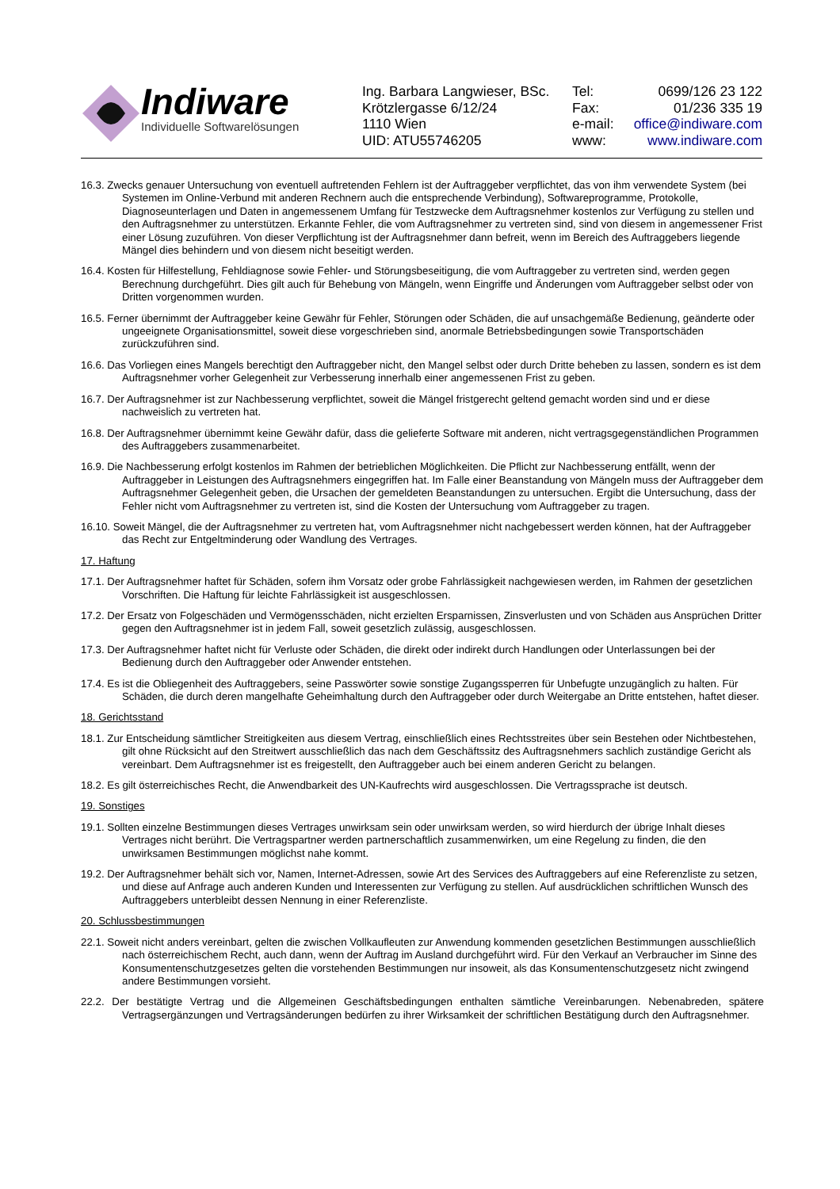Indiware
Individuelle Softwarelösungen
Ing. Barbara Langwieser, BSc.
Krötzlergasse 6/12/24
1110 Wien
UID: ATU55746205
| Tel: | 0699/126 23 122 |
| Fax: | 01/236 335 19 |
| e-mail: | office@indiware.com |
| www: | www.indiware.com |
16.3. Zwecks genauer Untersuchung von eventuell auftretenden Fehlern ist der Auftraggeber verpflichtet, das von ihm verwendete System (bei Systemen im Online-Verbund mit anderen Rechnern auch die entsprechende Verbindung), Softwareprogramme, Protokolle, Diagnoseunterlagen und Daten in angemessenem Umfang für Testzwecke dem Auftragsnehmer kostenlos zur Verfügung zu stellen und den Auftragsnehmer zu unterstützen. Erkannte Fehler, die vom Auftragsnehmer zu vertreten sind, sind von diesem in angemessener Frist einer Lösung zuzuführen. Von dieser Verpflichtung ist der Auftragsnehmer dann befreit, wenn im Bereich des Auftraggebers liegende Mängel dies behindern und von diesem nicht beseitigt werden.
16.4. Kosten für Hilfestellung, Fehldiagnose sowie Fehler- und Störungsbeseitigung, die vom Auftraggeber zu vertreten sind, werden gegen Berechnung durchgeführt. Dies gilt auch für Behebung von Mängeln, wenn Eingriffe und Änderungen vom Auftraggeber selbst oder von Dritten vorgenommen wurden.
16.5. Ferner übernimmt der Auftraggeber keine Gewähr für Fehler, Störungen oder Schäden, die auf unsachgemäße Bedienung, geänderte oder ungeeignete Organisationsmittel, soweit diese vorgeschrieben sind, anormale Betriebsbedingungen sowie Transportschäden zurückzuführen sind.
16.6. Das Vorliegen eines Mangels berechtigt den Auftraggeber nicht, den Mangel selbst oder durch Dritte beheben zu lassen, sondern es ist dem Auftragsnehmer vorher Gelegenheit zur Verbesserung innerhalb einer angemessenen Frist zu geben.
16.7. Der Auftragsnehmer ist zur Nachbesserung verpflichtet, soweit die Mängel fristgerecht geltend gemacht worden sind und er diese nachweislich zu vertreten hat.
16.8. Der Auftragsnehmer übernimmt keine Gewähr dafür, dass die gelieferte Software mit anderen, nicht vertragsgegenständlichen Programmen des Auftraggebers zusammenarbeitet.
16.9. Die Nachbesserung erfolgt kostenlos im Rahmen der betrieblichen Möglichkeiten. Die Pflicht zur Nachbesserung entfällt, wenn der Auftraggeber in Leistungen des Auftragsnehmers eingegriffen hat. Im Falle einer Beanstandung von Mängeln muss der Auftraggeber dem Auftragsnehmer Gelegenheit geben, die Ursachen der gemeldeten Beanstandungen zu untersuchen. Ergibt die Untersuchung, dass der Fehler nicht vom Auftragsnehmer zu vertreten ist, sind die Kosten der Untersuchung vom Auftraggeber zu tragen.
16.10. Soweit Mängel, die der Auftragsnehmer zu vertreten hat, vom Auftragsnehmer nicht nachgebessert werden können, hat der Auftraggeber das Recht zur Entgeltminderung oder Wandlung des Vertrages.
17. Haftung
17.1. Der Auftragsnehmer haftet für Schäden, sofern ihm Vorsatz oder grobe Fahrlässigkeit nachgewiesen werden, im Rahmen der gesetzlichen Vorschriften. Die Haftung für leichte Fahrlässigkeit ist ausgeschlossen.
17.2. Der Ersatz von Folgeschäden und Vermögensschäden, nicht erzielten Ersparnissen, Zinsverlusten und von Schäden aus Ansprüchen Dritter gegen den Auftragsnehmer ist in jedem Fall, soweit gesetzlich zulässig, ausgeschlossen.
17.3. Der Auftragsnehmer haftet nicht für Verluste oder Schäden, die direkt oder indirekt durch Handlungen oder Unterlassungen bei der Bedienung durch den Auftraggeber oder Anwender entstehen.
17.4. Es ist die Obliegenheit des Auftraggebers, seine Passwörter sowie sonstige Zugangssperren für Unbefugte unzugänglich zu halten. Für Schäden, die durch deren mangelhafte Geheimhaltung durch den Auftraggeber oder durch Weitergabe an Dritte entstehen, haftet dieser.
18. Gerichtsstand
18.1. Zur Entscheidung sämtlicher Streitigkeiten aus diesem Vertrag, einschließlich eines Rechtsstreites über sein Bestehen oder Nichtbestehen, gilt ohne Rücksicht auf den Streitwert ausschließlich das nach dem Geschäftssitz des Auftragsnehmers sachlich zuständige Gericht als vereinbart. Dem Auftragsnehmer ist es freigestellt, den Auftraggeber auch bei einem anderen Gericht zu belangen.
18.2. Es gilt österreichisches Recht, die Anwendbarkeit des UN-Kaufrechts wird ausgeschlossen. Die Vertragssprache ist deutsch.
19. Sonstiges
19.1. Sollten einzelne Bestimmungen dieses Vertrages unwirksam sein oder unwirksam werden, so wird hierdurch der übrige Inhalt dieses Vertrages nicht berührt. Die Vertragspartner werden partnerschaftlich zusammenwirken, um eine Regelung zu finden, die den unwirksamen Bestimmungen möglichst nahe kommt.
19.2. Der Auftragsnehmer behält sich vor, Namen, Internet-Adressen, sowie Art des Services des Auftraggebers auf eine Referenzliste zu setzen, und diese auf Anfrage auch anderen Kunden und Interessenten zur Verfügung zu stellen. Auf ausdrücklichen schriftlichen Wunsch des Auftraggebers unterbleibt dessen Nennung in einer Referenzliste.
20. Schlussbestimmungen
22.1. Soweit nicht anders vereinbart, gelten die zwischen Vollkaufleuten zur Anwendung kommenden gesetzlichen Bestimmungen ausschließlich nach österreichischem Recht, auch dann, wenn der Auftrag im Ausland durchgeführt wird. Für den Verkauf an Verbraucher im Sinne des Konsumentenschutzgesetzes gelten die vorstehenden Bestimmungen nur insoweit, als das Konsumentenschutzgesetz nicht zwingend andere Bestimmungen vorsieht.
22.2. Der bestätigte Vertrag und die Allgemeinen Geschäftsbedingungen enthalten sämtliche Vereinbarungen. Nebenabreden, spätere Vertragsergänzungen und Vertragsänderungen bedürfen zu ihrer Wirksamkeit der schriftlichen Bestätigung durch den Auftragsnehmer.